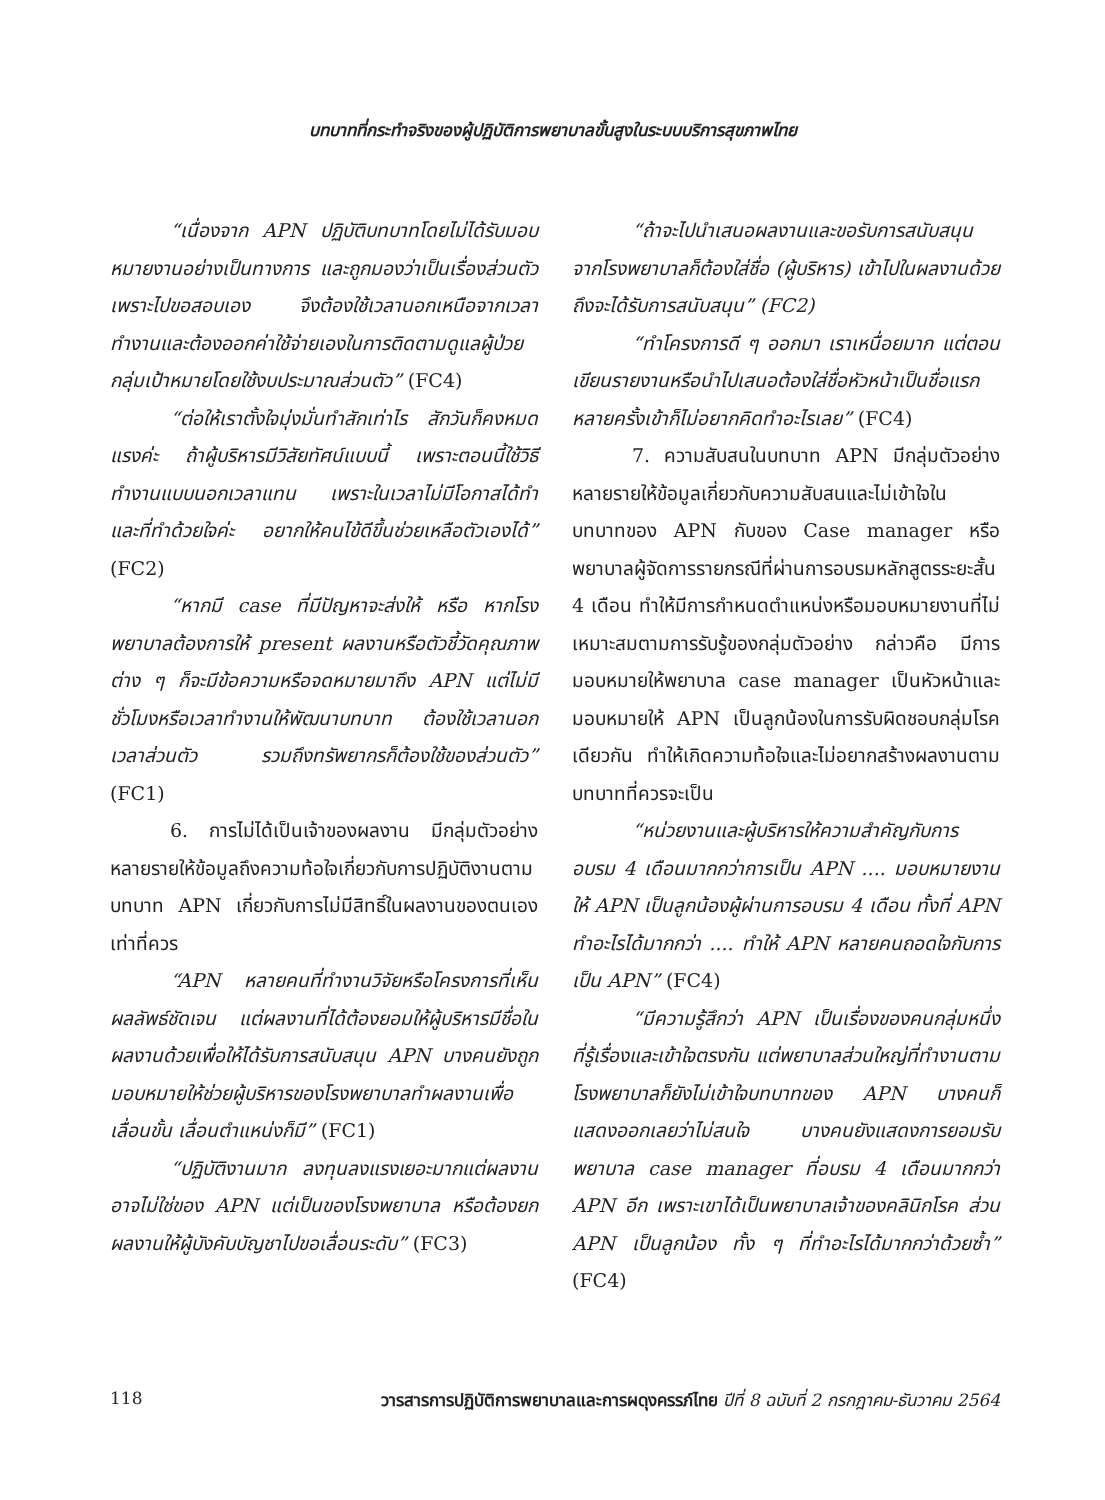บทบาทที่กระทำจริงของผู้ปฏิบัติการพยาบาลขั้นสูงในระบบบริการสุขภาพไทย
“เนื่องจาก APN ปฏิบัติบทบาทโดยไม่ได้รับมอบหมายงานอย่างเป็นทางการ และถูกมองว่าเป็นเรื่องส่วนตัว เพราะไปขอสอบเอง จึงต้องใช้เวลานอกเหนือจากเวลาทำงานและต้องออกค่าใช้จ่ายเองในการติดตามดูแลผู้ป่วยกลุ่มเป้าหมายโดยใช้งบประมาณส่วนตัว” (FC4)
“ต่อให้เราตั้งใจมุ่งมั่นทำสักเท่าไร สักวันก็คงหมดแรงค่ะ ถ้าผู้บริหารมีวิสัยทัศน์แบบนี้ เพราะตอนนี้ใช้วิธีทำงานแบบนอกเวลาแทน เพราะในเวลาไม่มีโอกาสได้ทำ และที่ทำด้วยใจค่ะ อยากให้คนไข้ดีขึ้นช่วยเหลือตัวเองได้” (FC2)
“หากมี case ที่มีปัญหาจะส่งให้ หรือ หากโรงพยาบาลต้องการให้ present ผลงานหรือตัวชี้วัดคุณภาพต่าง ๆ ก็จะมีข้อความหรือจดหมายมาถึง APN แต่ไม่มีชั่วโมงหรือเวลาทำงานให้พัฒนาบทบาท ต้องใช้เวลานอก เวลาส่วนตัว รวมถึงทรัพยากรก็ต้องใช้ของส่วนตัว” (FC1)
6. การไม่ได้เป็นเจ้าของผลงาน มีกลุ่มตัวอย่างหลายรายให้ข้อมูลถึงความท้อใจเกี่ยวกับการปฏิบัติงานตามบทบาท APN เกี่ยวกับการไม่มีสิทธิ์ในผลงานของตนเองเท่าที่ควร
“APN หลายคนที่ทำงานวิจัยหรือโครงการที่เห็นผลลัพธ์ชัดเจน แต่ผลงานที่ได้ต้องยอมให้ผู้บริหารมีชื่อในผลงานด้วยเพื่อให้ได้รับการสนับสนุน APN บางคนยังถูกมอบหมายให้ช่วยผู้บริหารของโรงพยาบาลทำผลงานเพื่อเลื่อนขั้น เลื่อนตำแหน่งก็มี” (FC1)
“ปฏิบัติงานมาก ลงทุนลงแรงเยอะมากแต่ผลงานอาจไม่ใช่ของ APN แต่เป็นของโรงพยาบาล หรือต้องยกผลงานให้ผู้บังคับบัญชาไปขอเลื่อนระดับ” (FC3)
“ถ้าจะไปนำเสนอผลงานและขอรับการสนับสนุนจากโรงพยาบาลก็ต้องใส่ชื่อ (ผู้บริหาร) เข้าไปในผลงานด้วยถึงจะได้รับการสนับสนุน” (FC2)
“ทำโครงการดี ๆ ออกมา เราเหนื่อยมาก แต่ตอนเขียนรายงานหรือนำไปเสนอต้องใส่ชื่อหัวหน้าเป็นชื่อแรก หลายครั้งเข้าก็ไม่อยากคิดทำอะไรเลย” (FC4)
7. ความสับสนในบทบาท APN มีกลุ่มตัวอย่างหลายรายให้ข้อมูลเกี่ยวกับความสับสนและไม่เข้าใจในบทบาทของ APN กับของ Case manager หรือพยาบาลผู้จัดการรายกรณีที่ผ่านการอบรมหลักสูตรระยะสั้น 4 เดือน ทำให้มีการกำหนดตำแหน่งหรือมอบหมายงานที่ไม่เหมาะสมตามการรับรู้ของกลุ่มตัวอย่าง กล่าวคือ มีการมอบหมายให้พยาบาล case manager เป็นหัวหน้าและมอบหมายให้ APN เป็นลูกน้องในการรับผิดชอบกลุ่มโรคเดียวกัน ทำให้เกิดความท้อใจและไม่อยากสร้างผลงานตามบทบาทที่ควรจะเป็น
“หน่วยงานและผู้บริหารให้ความสำคัญกับการอบรม 4 เดือนมากกว่าการเป็น APN .... มอบหมายงานให้ APN เป็นลูกน้องผู้ผ่านการอบรม 4 เดือน ทั้งที่ APN ทำอะไรได้มากกว่า .... ทำให้ APN หลายคนถอดใจกับการเป็น APN” (FC4)
“มีความรู้สึกว่า APN เป็นเรื่องของคนกลุ่มหนึ่ง ที่รู้เรื่องและเข้าใจตรงกัน แต่พยาบาลส่วนใหญ่ที่ทำงานตามโรงพยาบาลก็ยังไม่เข้าใจบทบาทของ APN บางคนก็แสดงออกเลยว่าไม่สนใจ บางคนยังแสดงการยอมรับพยาบาล case manager ที่อบรม 4 เดือนมากกว่า APN อีก เพราะเขาได้เป็นพยาบาลเจ้าของคลินิกโรค ส่วน APN เป็นลูกน้อง ทั้ง ๆ ที่ทำอะไรได้มากกว่าด้วยซ้ำ” (FC4)
118 วารสารการปฏิบัติการพยาบาลและการผดุงครรภ์ไทย ปีที่ 8 ฉบับที่ 2 กรกฎาคม-ธันวาคม 2564